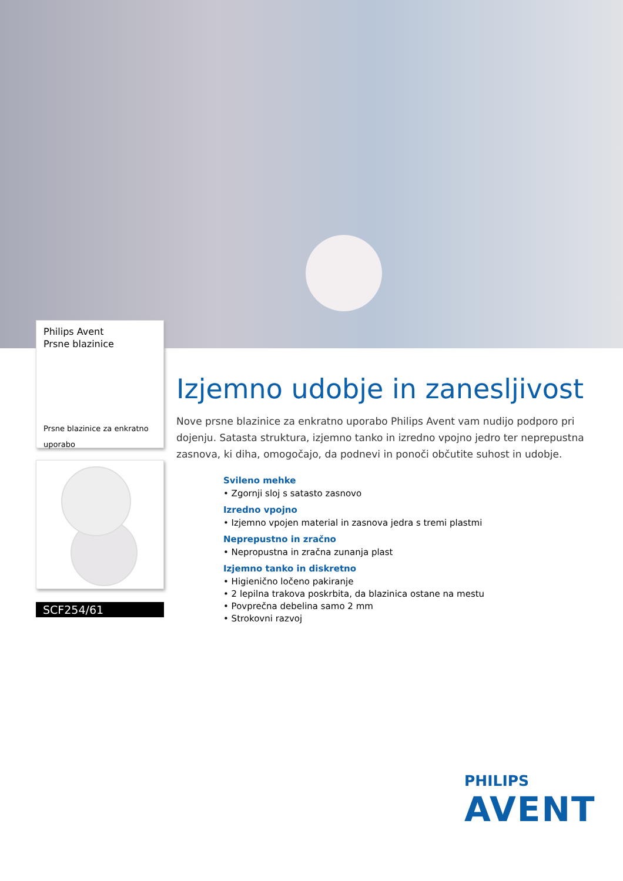Philips Avent
Prsne blazinice
Prsne blazinice za enkratno uporabo
SCF254/61
Izjemno udobje in zanesljivost
Nove prsne blazinice za enkratno uporabo Philips Avent vam nudijo podporo pri dojenju. Satasta struktura, izjemno tanko in izredno vpojno jedro ter neprepustna zasnova, ki diha, omogočajo, da podnevi in ponoči občutite suhost in udobje.
Svileno mehke
• Zgornji sloj s satasto zasnovo
Izredno vpojno
• Izjemno vpojen material in zasnova jedra s tremi plastmi
Neprepustno in zračno
• Nepropustna in zračna zunanja plast
Izjemno tanko in diskretno
• Higienično ločeno pakiranje
• 2 lepilna trakova poskrbita, da blazinica ostane na mestu
• Povprečna debelina samo 2 mm
• Strokovni razvoj
PHILIPS
AVENT